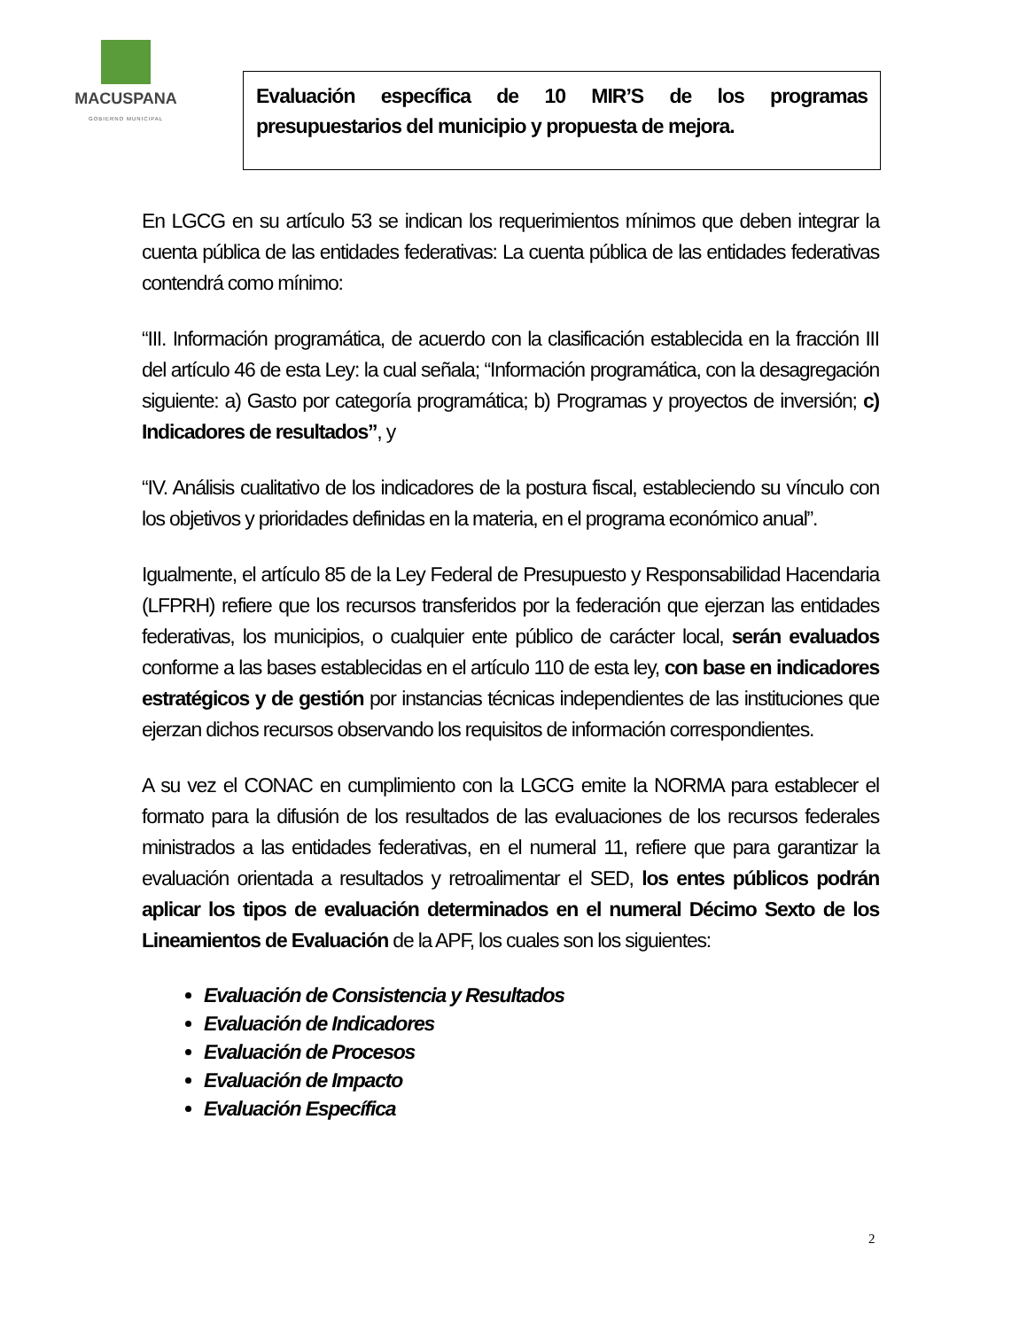MACUSPANA
GOBIERNO MUNICIPAL
Evaluación específica de 10 MIR’S de los programas presupuestarios del municipio y propuesta de mejora.
En LGCG en su artículo 53 se indican los requerimientos mínimos que deben integrar la cuenta pública de las entidades federativas: La cuenta pública de las entidades federativas contendrá como mínimo:
“III. Información programática, de acuerdo con la clasificación establecida en la fracción III del artículo 46 de esta Ley: la cual señala; “Información programática, con la desagregación siguiente: a) Gasto por categoría programática; b) Programas y proyectos de inversión; c) Indicadores de resultados”, y
“IV. Análisis cualitativo de los indicadores de la postura fiscal, estableciendo su vínculo con los objetivos y prioridades definidas en la materia, en el programa económico anual”.
Igualmente, el artículo 85 de la Ley Federal de Presupuesto y Responsabilidad Hacendaria (LFPRH) refiere que los recursos transferidos por la federación que ejerzan las entidades federativas, los municipios, o cualquier ente público de carácter local, serán evaluados conforme a las bases establecidas en el artículo 110 de esta ley, con base en indicadores estratégicos y de gestión por instancias técnicas independientes de las instituciones que ejerzan dichos recursos observando los requisitos de información correspondientes.
A su vez el CONAC en cumplimiento con la LGCG emite la NORMA para establecer el formato para la difusión de los resultados de las evaluaciones de los recursos federales ministrados a las entidades federativas, en el numeral 11, refiere que para garantizar la evaluación orientada a resultados y retroalimentar el SED, los entes públicos podrán aplicar los tipos de evaluación determinados en el numeral Décimo Sexto de los Lineamientos de Evaluación de la APF, los cuales son los siguientes:
Evaluación de Consistencia y Resultados
Evaluación de Indicadores
Evaluación de Procesos
Evaluación de Impacto
Evaluación Específica
2